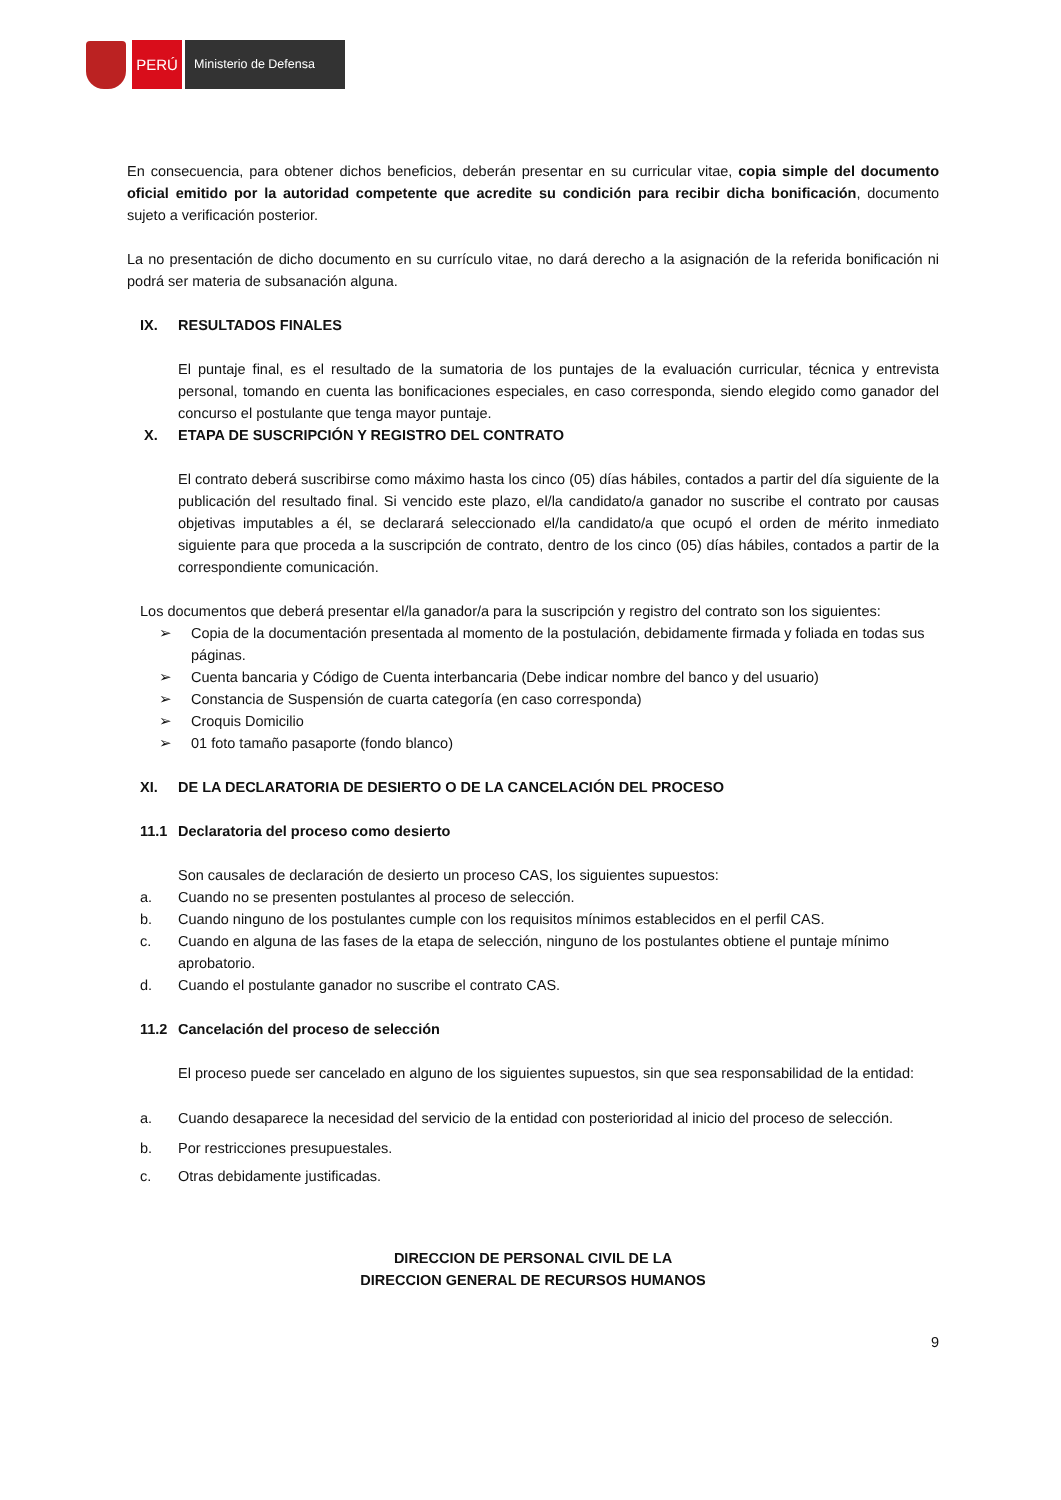PERÚ
Ministerio de Defensa
En consecuencia, para obtener dichos beneficios, deberán presentar en su curricular vitae, copia simple del documento oficial emitido por la autoridad competente que acredite su condición para recibir dicha bonificación, documento sujeto a verificación posterior.
La no presentación de dicho documento en su currículo vitae, no dará derecho a la asignación de la referida bonificación ni podrá ser materia de subsanación alguna.
IX. RESULTADOS FINALES
El puntaje final, es el resultado de la sumatoria de los puntajes de la evaluación curricular, técnica y entrevista personal, tomando en cuenta las bonificaciones especiales, en caso corresponda, siendo elegido como ganador del concurso el postulante que tenga mayor puntaje.
X. ETAPA DE SUSCRIPCIÓN Y REGISTRO DEL CONTRATO
El contrato deberá suscribirse como máximo hasta los cinco (05) días hábiles, contados a partir del día siguiente de la publicación del resultado final. Si vencido este plazo, el/la candidato/a ganador no suscribe el contrato por causas objetivas imputables a él, se declarará seleccionado el/la candidato/a que ocupó el orden de mérito inmediato siguiente para que proceda a la suscripción de contrato, dentro de los cinco (05) días hábiles, contados a partir de la correspondiente comunicación.
Los documentos que deberá presentar el/la ganador/a para la suscripción y registro del contrato son los siguientes:
➢ Copia de la documentación presentada al momento de la postulación, debidamente firmada y foliada en todas sus páginas.
➢ Cuenta bancaria y Código de Cuenta interbancaria (Debe indicar nombre del banco y del usuario)
➢ Constancia de Suspensión de cuarta categoría (en caso corresponda)
➢ Croquis Domicilio
➢ 01 foto tamaño pasaporte (fondo blanco)
XI. DE LA DECLARATORIA DE DESIERTO O DE LA CANCELACIÓN DEL PROCESO
11.1 Declaratoria del proceso como desierto
Son causales de declaración de desierto un proceso CAS, los siguientes supuestos:
a. Cuando no se presenten postulantes al proceso de selección.
b. Cuando ninguno de los postulantes cumple con los requisitos mínimos establecidos en el perfil CAS.
c. Cuando en alguna de las fases de la etapa de selección, ninguno de los postulantes obtiene el puntaje mínimo aprobatorio.
d. Cuando el postulante ganador no suscribe el contrato CAS.
11.2 Cancelación del proceso de selección
El proceso puede ser cancelado en alguno de los siguientes supuestos, sin que sea responsabilidad de la entidad:
a. Cuando desaparece la necesidad del servicio de la entidad con posterioridad al inicio del proceso de selección.
b. Por restricciones presupuestales.
c. Otras debidamente justificadas.
DIRECCION DE PERSONAL CIVIL DE LA
DIRECCION GENERAL DE RECURSOS HUMANOS
9